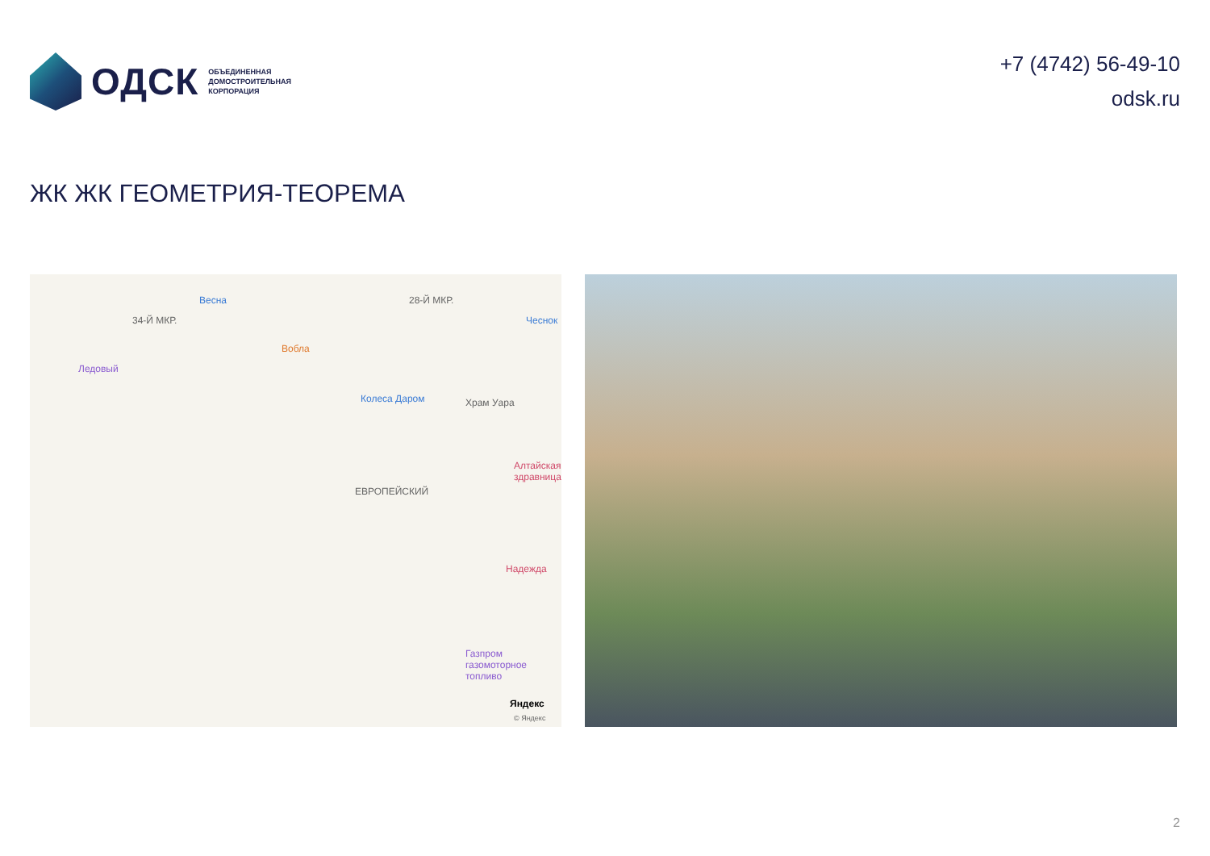ОДСК
ОБЪЕДИНЕННАЯ
ДОМОСТРОИТЕЛЬНАЯ
КОРПОРАЦИЯ
+7 (4742) 56-49-10
odsk.ru
ЖК ЖК ГЕОМЕТРИЯ-ТЕОРЕМА
Весна
34-Й МКР.
28-Й МКР.
Чеснок
Вобла
Ледовый
Колеса Даром Храм Уара
Алтайская здравница
ЕВРОПЕЙСКИЙ
Надежда
Газпром газомоторное топливо
Яндекс
© Яндекс
2